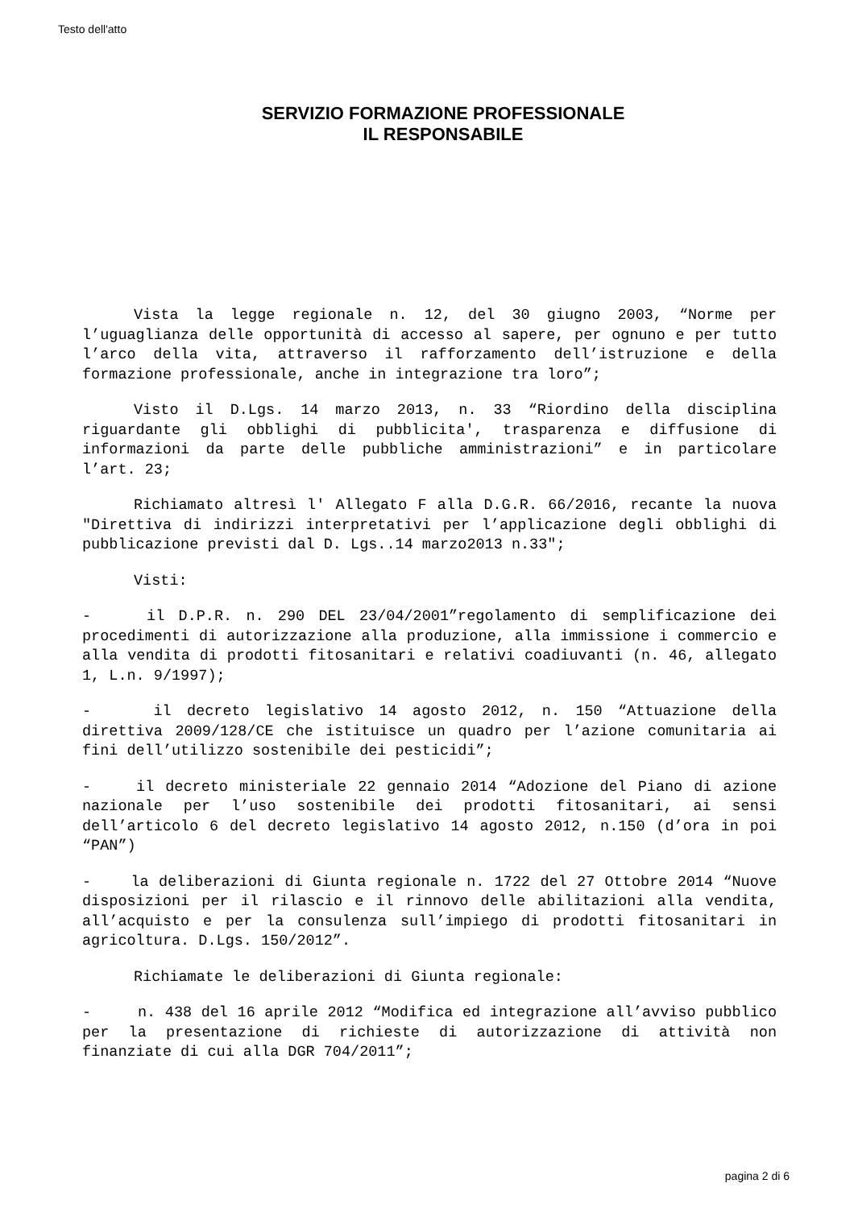Testo dell'atto
SERVIZIO FORMAZIONE PROFESSIONALE
IL RESPONSABILE
Vista la legge regionale n. 12, del 30 giugno 2003, “Norme per l’uguaglianza delle opportunità di accesso al sapere, per ognuno e per tutto l’arco della vita, attraverso il rafforzamento dell’istruzione e della formazione professionale, anche in integrazione tra loro”;
Visto il D.Lgs. 14 marzo 2013, n. 33 “Riordino della disciplina riguardante gli obblighi di pubblicita', trasparenza e diffusione di informazioni da parte delle pubbliche amministrazioni” e in particolare l’art. 23;
Richiamato altresì l' Allegato F alla D.G.R. 66/2016, recante la nuova "Direttiva di indirizzi interpretativi per l’applicazione degli obblighi di pubblicazione previsti dal D. Lgs..14 marzo2013 n.33";
Visti:
- il D.P.R. n. 290 DEL 23/04/2001”regolamento di semplificazione dei procedimenti di autorizzazione alla produzione, alla immissione i commercio e alla vendita di prodotti fitosanitari e relativi coadiuvanti (n. 46, allegato 1, L.n. 9/1997);
- il decreto legislativo 14 agosto 2012, n. 150 “Attuazione della direttiva 2009/128/CE che istituisce un quadro per l’azione comunitaria ai fini dell’utilizzo sostenibile dei pesticidi”;
- il decreto ministeriale 22 gennaio 2014 “Adozione del Piano di azione nazionale per l’uso sostenibile dei prodotti fitosanitari, ai sensi dell’articolo 6 del decreto legislativo 14 agosto 2012, n.150 (d’ora in poi “PAN”)
- la deliberazioni di Giunta regionale n. 1722 del 27 Ottobre 2014 “Nuove disposizioni per il rilascio e il rinnovo delle abilitazioni alla vendita, all’acquisto e per la consulenza sull’impiego di prodotti fitosanitari in agricoltura. D.Lgs. 150/2012”.
Richiamate le deliberazioni di Giunta regionale:
- n. 438 del 16 aprile 2012 “Modifica ed integrazione all’avviso pubblico per la presentazione di richieste di autorizzazione di attività non finanziate di cui alla DGR 704/2011”;
pagina 2 di 6